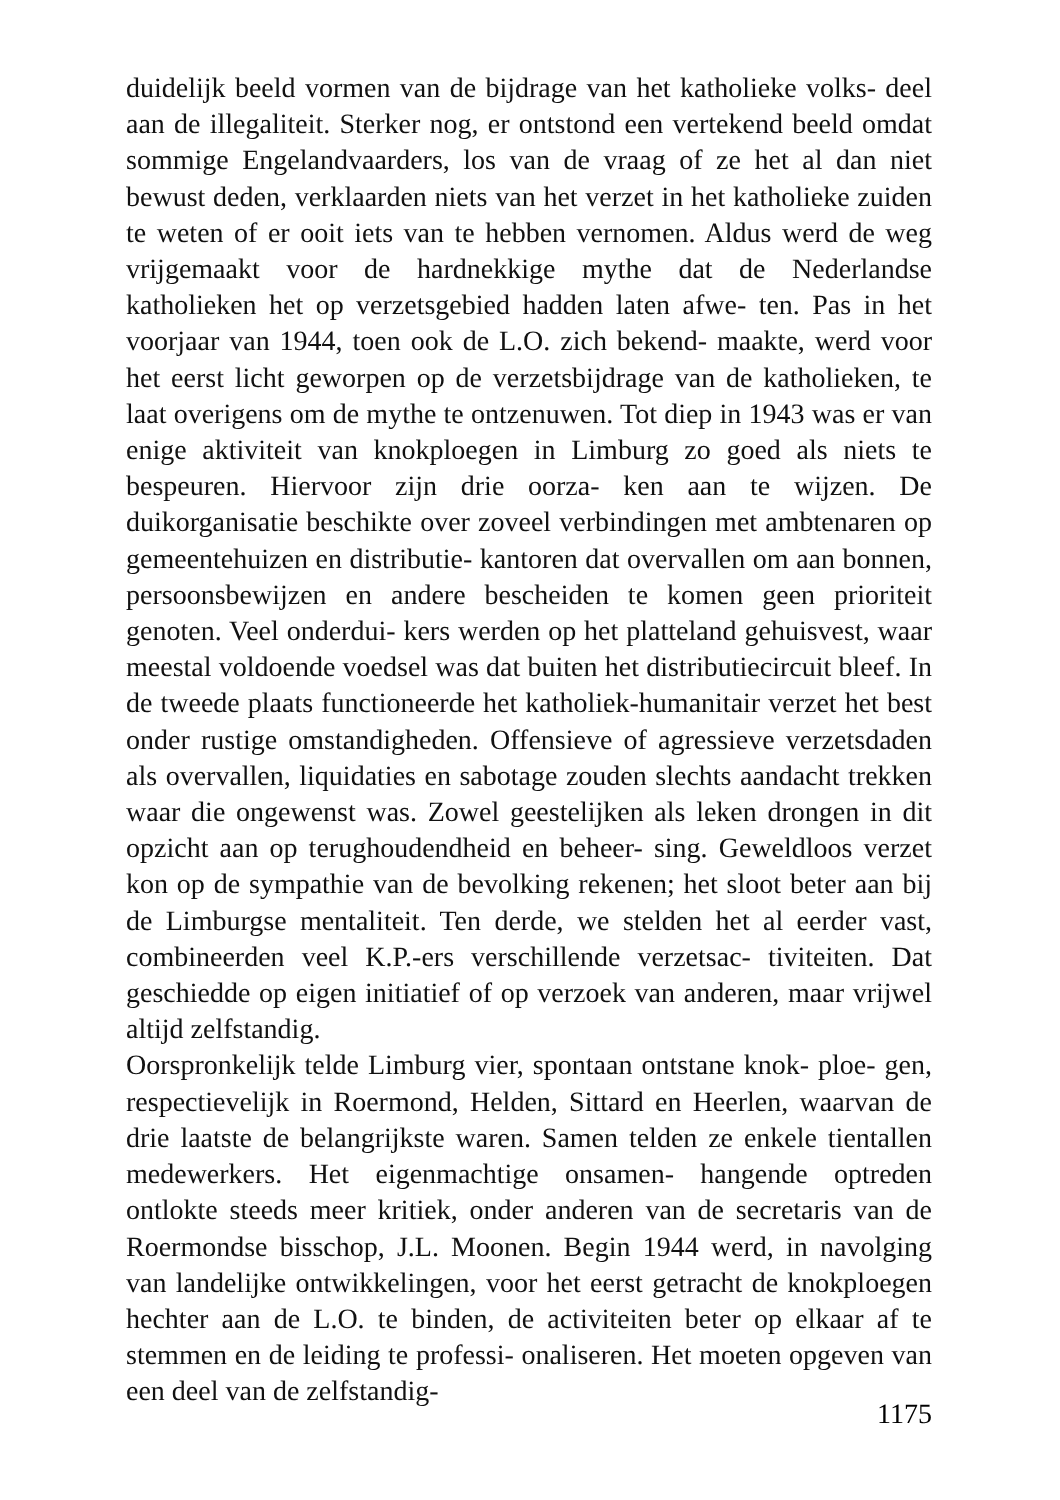duidelijk beeld vormen van de bijdrage van het katholieke volks- deel aan de illegaliteit. Sterker nog, er ontstond een vertekend beeld omdat sommige Engelandvaarders, los van de vraag of ze het al dan niet bewust deden, verklaarden niets van het verzet in het katholieke zuiden te weten of er ooit iets van te hebben vernomen. Aldus werd de weg vrijgemaakt voor de hardnekkige mythe dat de Nederlandse katholieken het op verzetsgebied hadden laten afwe- ten. Pas in het voorjaar van 1944, toen ook de L.O. zich bekend- maakte, werd voor het eerst licht geworpen op de verzetsbijdrage van de katholieken, te laat overigens om de mythe te ontzenuwen. Tot diep in 1943 was er van enige aktiviteit van knokploegen in Limburg zo goed als niets te bespeuren. Hiervoor zijn drie oorza- ken aan te wijzen. De duikorganisatie beschikte over zoveel verbindingen met ambtenaren op gemeentehuizen en distributie- kantoren dat overvallen om aan bonnen, persoonsbewijzen en andere bescheiden te komen geen prioriteit genoten. Veel onderdui- kers werden op het platteland gehuisvest, waar meestal voldoende voedsel was dat buiten het distributiecircuit bleef. In de tweede plaats functioneerde het katholiek-humanitair verzet het best onder rustige omstandigheden. Offensieve of agressieve verzetsdaden als overvallen, liquidaties en sabotage zouden slechts aandacht trekken waar die ongewenst was. Zowel geestelijken als leken drongen in dit opzicht aan op terughoudendheid en beheer- sing. Geweldloos verzet kon op de sympathie van de bevolking rekenen; het sloot beter aan bij de Limburgse mentaliteit. Ten derde, we stelden het al eerder vast, combineerden veel K.P.-ers verschillende verzetsac- tiviteiten. Dat geschiedde op eigen initiatief of op verzoek van anderen, maar vrijwel altijd zelfstandig.
Oorspronkelijk telde Limburg vier, spontaan ontstane knok- ploe- gen, respectievelijk in Roermond, Helden, Sittard en Heerlen, waarvan de drie laatste de belangrijkste waren. Samen telden ze enkele tientallen medewerkers. Het eigenmachtige onsamen- hangende optreden ontlokte steeds meer kritiek, onder anderen van de secretaris van de Roermondse bisschop, J.L. Moonen. Begin 1944 werd, in navolging van landelijke ontwikkelingen, voor het eerst getracht de knokploegen hechter aan de L.O. te binden, de activiteiten beter op elkaar af te stemmen en de leiding te professi- onaliseren. Het moeten opgeven van een deel van de zelfstandig-
1175